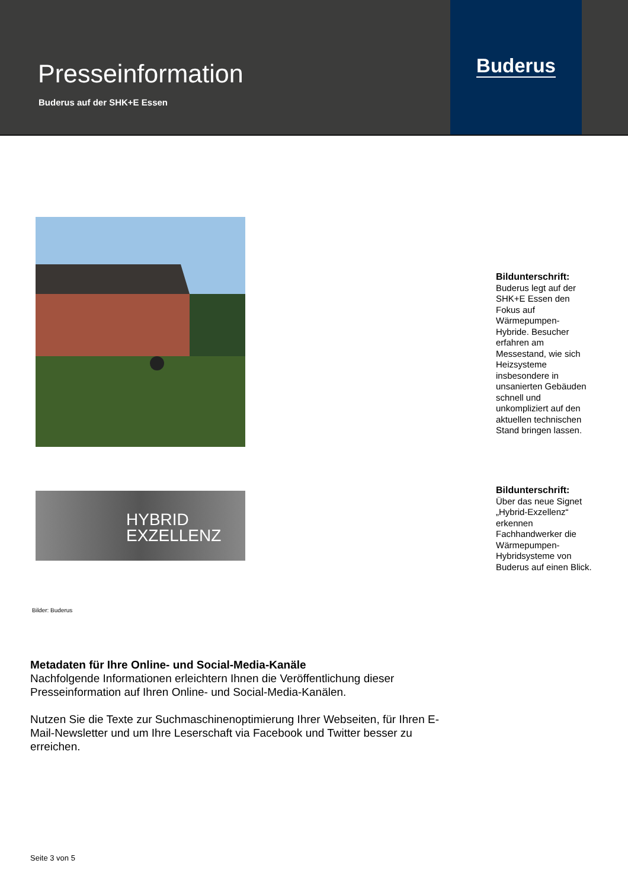Presseinformation
Buderus auf der SHK+E Essen
Buderus
Bildunterschrift:
Buderus legt auf der SHK+E Essen den Fokus auf Wärmepumpen-Hybride. Besucher erfahren am Messestand, wie sich Heizsysteme insbesondere in unsanierten Gebäuden schnell und unkompliziert auf den aktuellen technischen Stand bringen lassen.
HYBRID
EXZELLENZ
Bildunterschrift:
Über das neue Signet „Hybrid-Exzellenz“ erkennen Fachhandwerker die Wärmepumpen-Hybridsysteme von Buderus auf einen Blick.
Bilder: Buderus
Metadaten für Ihre Online- und Social-Media-Kanäle
Nachfolgende Informationen erleichtern Ihnen die Veröffentlichung dieser Presseinformation auf Ihren Online- und Social-Media-Kanälen.
Nutzen Sie die Texte zur Suchmaschinenoptimierung Ihrer Webseiten, für Ihren E-Mail-Newsletter und um Ihre Leserschaft via Facebook und Twitter besser zu erreichen.
Seite 3 von 5